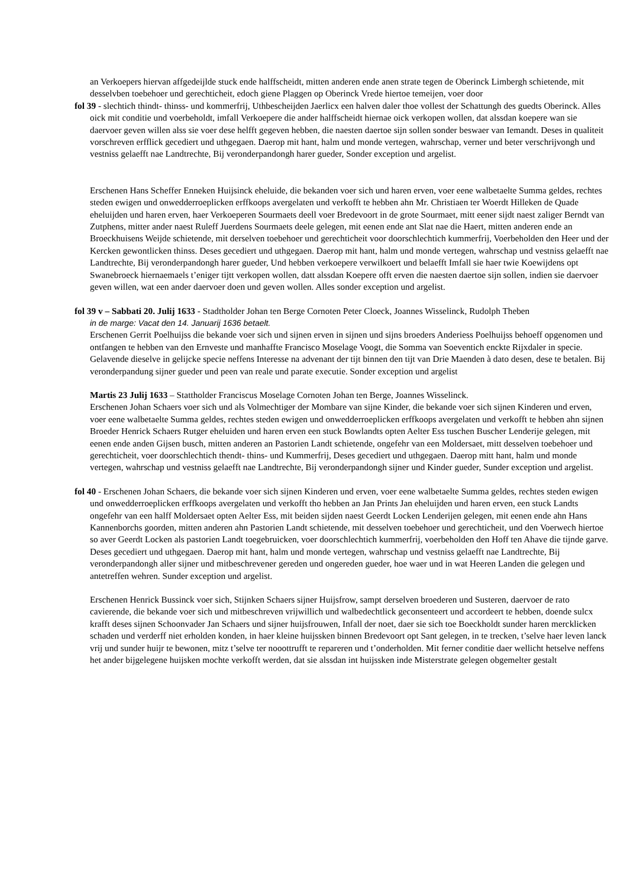an Verkoepers hiervan affgedeijlde stuck ende halffscheidt, mitten anderen ende anen strate tegen de Oberinck Limbergh schietende, mit desselvben toebehoer und gerechticheit, edoch giene Plaggen op Oberinck Vrede hiertoe temeijen, voer door
fol 39 - slechtich thindt- thinss- und kommerfrij, Uthbescheijden Jaerlicx een halven daler thoe vollest der Schattungh des guedts Oberinck. Alles oick mit conditie und voerbeholdt, imfall Verkoepere die ander halffscheidt hiernae oick verkopen wollen, dat alssdan koepere wan sie daervoer geven willen alss sie voer dese helfft gegeven hebben, die naesten daertoe sijn sollen sonder beswaer van Iemandt. Deses in qualiteit vorschreven erfflick gecediert und uthgegaen. Daerop mit hant, halm und monde vertegen, wahrschap, verner und beter verschrijvongh und vestniss gelaefft nae Landtrechte, Bij veronderpandongh harer gueder, Sonder exception und argelist.
Erschenen Hans Scheffer Enneken Huijsinck eheluide, die bekanden voer sich und haren erven, voer eene walbetaelte Summa geldes, rechtes steden ewigen und onwedderroeplicken erffkoops avergelaten und verkofft te hebben ahn Mr. Christiaen ter Woerdt Hilleken de Quade eheluijden und haren erven, haer Verkoeperen Sourmaets deell voer Bredevoort in de grote Sourmaet, mitt eener sijdt naest zaliger Berndt van Zutphens, mitter ander naest Ruleff Juerdens Sourmaets deele gelegen, mit eenen ende ant Slat nae die Haert, mitten anderen ende an Broeckhuisens Weijde schietende, mit derselven toebehoer und gerechticheit voor doorschlechtich kummerfrij, Voerbeholden den Heer und der Kercken gewontlicken thinss. Deses gecediert und uthgegaen. Daerop mit hant, halm und monde vertegen, wahrschap und vestniss gelaefft nae Landtrechte, Bij veronderpandongh harer gueder, Und hebben verkoepere verwilkoert und belaefft Imfall sie haer twie Koewijdens opt Swanebroeck hiernaemaels t’eniger tijtt verkopen wollen, datt alssdan Koepere offt erven die naesten daertoe sijn sollen, indien sie daervoer geven willen, wat een ander daervoer doen und geven wollen. Alles sonder exception und argelist.
fol 39 v – Sabbati 20. Julij 1633 - Stadtholder Johan ten Berge Cornoten Peter Cloeck, Joannes Wisselinck, Rudolph Theben
in de marge: Vacat den 14. Januarij 1636 betaelt.
Erschenen Gerrit Poelhuijss die bekande voer sich und sijnen erven in sijnen und sijns broeders Anderiess Poelhuijss behoeff opgenomen und ontfangen te hebben van den Ernveste und manhaffte Francisco Moselage Voogt, die Somma van Soeventich enckte Rijxdaler in specie. Gelavende dieselve in gelijcke specie neffens Interesse na advenant der tijt binnen den tijt van Drie Maenden à dato desen, dese te betalen. Bij veronderpandung sijner gueder und peen van reale und parate executie. Sonder exception und argelist
Martis 23 Julij 1633 – Stattholder Franciscus Moselage Cornoten Johan ten Berge, Joannes Wisselinck.
Erschenen Johan Schaers voer sich und als Volmechtiger der Mombare van sijne Kinder, die bekande voer sich sijnen Kinderen und erven, voer eene walbetaelte Summa geldes, rechtes steden ewigen und onwedderroeplicken erffkoops avergelaten und verkofft te hebben ahn sijnen Broeder Henrick Schaers Rutger eheluiden und haren erven een stuck Bowlandts opten Aelter Ess tuschen Buscher Lenderije gelegen, mit eenen ende anden Gijsen busch, mitten anderen an Pastorien Landt schietende, ongefehr van een Moldersaet, mitt desselven toebehoer und gerechticheit, voer doorschlechtich thendt- thins- und Kummerfrij, Deses gecediert und uthgegaen. Daerop mitt hant, halm und monde vertegen, wahrschap und vestniss gelaefft nae Landtrechte, Bij veronderpandongh sijner und Kinder gueder, Sunder exception und argelist.
fol 40 - Erschenen Johan Schaers, die bekande voer sich sijnen Kinderen und erven, voer eene walbetaelte Summa geldes, rechtes steden ewigen und onwedderroeplicken erffkoops avergelaten und verkofft tho hebben an Jan Prints Jan eheluijden und haren erven, een stuck Landts ongefehr van een halff Moldersaet opten Aelter Ess, mit beiden sijden naest Geerdt Locken Lenderijen gelegen, mit eenen ende ahn Hans Kannenborchs goorden, mitten anderen ahn Pastorien Landt schietende, mit desselven toebehoer und gerechticheit, und den Voerwech hiertoe so aver Geerdt Locken als pastorien Landt toegebruicken, voer doorschlechtich kummerfrij, voerbeholden den Hoff ten Ahave die tijnde garve. Deses gecediert und uthgegaen. Daerop mit hant, halm und monde vertegen, wahrschap und vestniss gelaefft nae Landtrechte, Bij veronderpandongh aller sijner und mitbeschrevener gereden und ongereden gueder, hoe waer und in wat Heeren Landen die gelegen und antetreffen wehren. Sunder exception und argelist.
Erschenen Henrick Bussinck voer sich, Stijnken Schaers sijner Huijsfrow, sampt derselven broederen und Susteren, daervoer de rato cavierende, die bekande voer sich und mitbeschreven vrijwillich und walbedechtlick geconsenteert und accordeert te hebben, doende sulcx krafft deses sijnen Schoonvader Jan Schaers und sijner huijsfrouwen, Infall der noet, daer sie sich toe Boeckholdt sunder haren mercklicken schaden und verderff niet erholden konden, in haer kleine huijssken binnen Bredevoort opt Sant gelegen, in te trecken, t’selve haer leven lanck vrij und sunder huijr te bewonen, mitz t’selve ter nooottrufft te repareren und t’onderholden. Mit ferner conditie daer wellicht hetselve neffens het ander bijgelegene huijsken mochte verkofft werden, dat sie alssdan int huijssken inde Misterstrate gelegen obgemelter gestalt